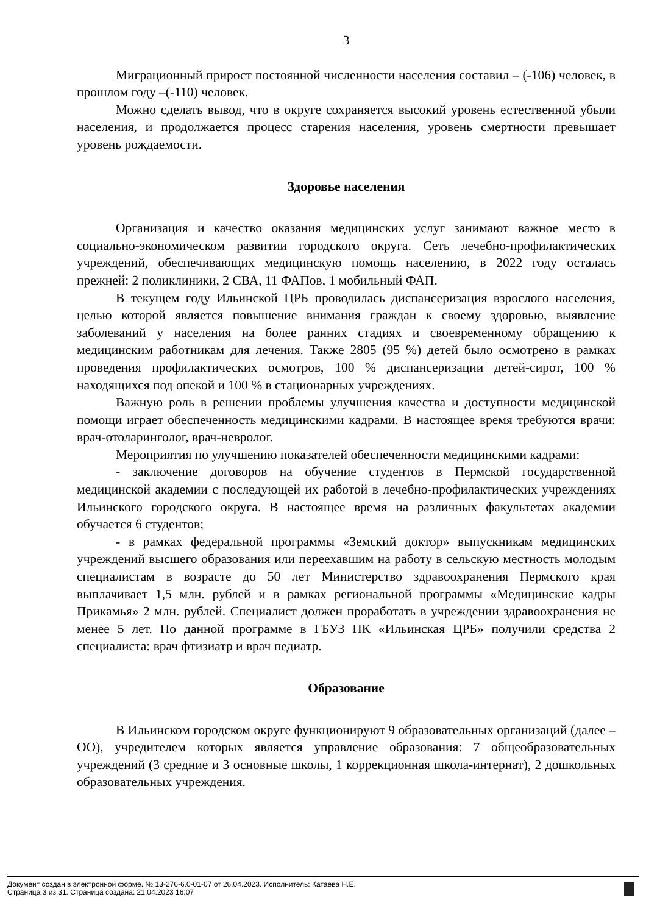3
Миграционный прирост постоянной численности населения составил – (-106) человек, в прошлом году –(-110) человек.
Можно сделать вывод, что в округе сохраняется высокий уровень естественной убыли населения, и продолжается процесс старения населения, уровень смертности превышает уровень рождаемости.
Здоровье населения
Организация и качество оказания медицинских услуг занимают важное место в социально-экономическом развитии городского округа. Сеть лечебно-профилактических учреждений, обеспечивающих медицинскую помощь населению, в 2022 году осталась прежней: 2 поликлиники, 2 СВА, 11 ФАПов, 1 мобильный ФАП.
В текущем году Ильинской ЦРБ проводилась диспансеризация взрослого населения, целью которой является повышение внимания граждан к своему здоровью, выявление заболеваний у населения на более ранних стадиях и своевременному обращению к медицинским работникам для лечения. Также 2805 (95 %) детей было осмотрено в рамках проведения профилактических осмотров, 100 % диспансеризации детей-сирот, 100 % находящихся под опекой и 100 % в стационарных учреждениях.
Важную роль в решении проблемы улучшения качества и доступности медицинской помощи играет обеспеченность медицинскими кадрами. В настоящее время требуются врачи: врач-отоларинголог, врач-невролог.
Мероприятия по улучшению показателей обеспеченности медицинскими кадрами:
- заключение договоров на обучение студентов в Пермской государственной медицинской академии с последующей их работой в лечебно-профилактических учреждениях Ильинского городского округа. В настоящее время на различных факультетах академии обучается 6 студентов;
- в рамках федеральной программы «Земский доктор» выпускникам медицинских учреждений высшего образования или переехавшим на работу в сельскую местность молодым специалистам в возрасте до 50 лет Министерство здравоохранения Пермского края выплачивает 1,5 млн. рублей и в рамках региональной программы «Медицинские кадры Прикамья» 2 млн. рублей. Специалист должен проработать в учреждении здравоохранения не менее 5 лет. По данной программе в ГБУЗ ПК «Ильинская ЦРБ» получили средства 2 специалиста: врач фтизиатр и врач педиатр.
Образование
В Ильинском городском округе функционируют 9 образовательных организаций (далее – ОО), учредителем которых является управление образования: 7 общеобразовательных учреждений (3 средние и 3 основные школы, 1 коррекционная школа-интернат), 2 дошкольных образовательных учреждения.
Документ создан в электронной форме. № 13-276-6.0-01-07 от 26.04.2023. Исполнитель: Катаева Н.Е.
Страница 3 из 31. Страница создана: 21.04.2023 16:07